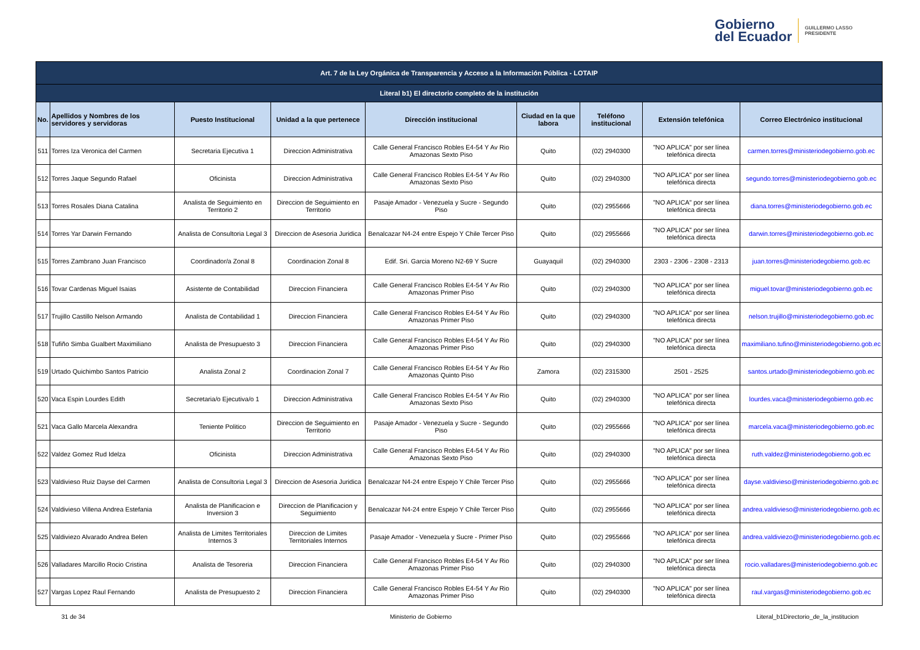Gobierno
del Ecuador
GUILLERMO LASSO
PRESIDENTE
| Art. 7 de la Ley Orgánica de Transparencia y Acceso a la Información Pública - LOTAIP | | | | | | | | |
| --- | --- | --- | --- | --- | --- | --- | --- | --- |
| Literal b1) El directorio completo de la institución | | | | | | | | |
| No. | Apellidos y Nombres de los servidores y servidoras | Puesto Institucional | Unidad a la que pertenece | Dirección institucional | Ciudad en la que labora | Teléfono institucional | Extensión telefónica | Correo Electrónico institucional |
| 511 | Torres Iza Veronica del Carmen | Secretaria Ejecutiva 1 | Direccion Administrativa | Calle General Francisco Robles E4-54 Y Av Rio Amazonas Sexto Piso | Quito | (02) 2940300 | "NO APLICA" por ser línea telefónica directa | carmen.torres@ministeriodegobierno.gob.ec |
| 512 | Torres Jaque Segundo Rafael | Oficinista | Direccion Administrativa | Calle General Francisco Robles E4-54 Y Av Rio Amazonas Sexto Piso | Quito | (02) 2940300 | "NO APLICA" por ser línea telefónica directa | segundo.torres@ministeriodegobierno.gob.ec |
| 513 | Torres Rosales Diana Catalina | Analista de Seguimiento en Territorio 2 | Direccion de Seguimiento en Territorio | Pasaje Amador - Venezuela y Sucre - Segundo Piso | Quito | (02) 2955666 | "NO APLICA" por ser línea telefónica directa | diana.torres@ministeriodegobierno.gob.ec |
| 514 | Torres Yar Darwin Fernando | Analista de Consultoria Legal 3 | Direccion de Asesoria Juridica | Benalcazar N4-24 entre Espejo Y Chile Tercer Piso | Quito | (02) 2955666 | "NO APLICA" por ser línea telefónica directa | darwin.torres@ministeriodegobierno.gob.ec |
| 515 | Torres Zambrano Juan Francisco | Coordinador/a Zonal 8 | Coordinacion Zonal 8 | Edif. Sri. Garcia Moreno N2-69 Y Sucre | Guayaquil | (02) 2940300 | 2303 - 2306 - 2308 - 2313 | juan.torres@ministeriodegobierno.gob.ec |
| 516 | Tovar Cardenas Miguel Isaias | Asistente de Contabilidad | Direccion Financiera | Calle General Francisco Robles E4-54 Y Av Rio Amazonas Primer Piso | Quito | (02) 2940300 | "NO APLICA" por ser línea telefónica directa | miguel.tovar@ministeriodegobierno.gob.ec |
| 517 | Trujillo Castillo Nelson Armando | Analista de Contabilidad 1 | Direccion Financiera | Calle General Francisco Robles E4-54 Y Av Rio Amazonas Primer Piso | Quito | (02) 2940300 | "NO APLICA" por ser línea telefónica directa | nelson.trujillo@ministeriodegobierno.gob.ec |
| 518 | Tufiño Simba Gualbert Maximiliano | Analista de Presupuesto 3 | Direccion Financiera | Calle General Francisco Robles E4-54 Y Av Rio Amazonas Primer Piso | Quito | (02) 2940300 | "NO APLICA" por ser línea telefónica directa | maximiliano.tufino@ministeriodegobierno.gob.ec |
| 519 | Urtado Quichimbo Santos Patricio | Analista Zonal 2 | Coordinacion Zonal 7 | Calle General Francisco Robles E4-54 Y Av Rio Amazonas Quinto Piso | Zamora | (02) 2315300 | 2501 - 2525 | santos.urtado@ministeriodegobierno.gob.ec |
| 520 | Vaca Espin Lourdes Edith | Secretaria/o Ejecutiva/o 1 | Direccion Administrativa | Calle General Francisco Robles E4-54 Y Av Rio Amazonas Sexto Piso | Quito | (02) 2940300 | "NO APLICA" por ser línea telefónica directa | lourdes.vaca@ministeriodegobierno.gob.ec |
| 521 | Vaca Gallo Marcela Alexandra | Teniente Politico | Direccion de Seguimiento en Territorio | Pasaje Amador - Venezuela y Sucre - Segundo Piso | Quito | (02) 2955666 | "NO APLICA" por ser línea telefónica directa | marcela.vaca@ministeriodegobierno.gob.ec |
| 522 | Valdez Gomez Rud Idelza | Oficinista | Direccion Administrativa | Calle General Francisco Robles E4-54 Y Av Rio Amazonas Sexto Piso | Quito | (02) 2940300 | "NO APLICA" por ser línea telefónica directa | ruth.valdez@ministeriodegobierno.gob.ec |
| 523 | Valdivieso Ruiz Dayse del Carmen | Analista de Consultoria Legal 3 | Direccion de Asesoria Juridica | Benalcazar N4-24 entre Espejo Y Chile Tercer Piso | Quito | (02) 2955666 | "NO APLICA" por ser línea telefónica directa | dayse.valdivieso@ministeriodegobierno.gob.ec |
| 524 | Valdivieso Villena Andrea Estefania | Analista de Planificacion e Inversion 3 | Direccion de Planificacion y Seguimiento | Benalcazar N4-24 entre Espejo Y Chile Tercer Piso | Quito | (02) 2955666 | "NO APLICA" por ser línea telefónica directa | andrea.valdivieso@ministeriodegobierno.gob.ec |
| 525 | Valdiviezo Alvarado Andrea Belen | Analista de Limites Territoriales Internos 3 | Direccion de Limites Territoriales Internos | Pasaje Amador - Venezuela y Sucre - Primer Piso | Quito | (02) 2955666 | "NO APLICA" por ser línea telefónica directa | andrea.valdiviezo@ministeriodegobierno.gob.ec |
| 526 | Valladares Marcillo Rocio Cristina | Analista de Tesoreria | Direccion Financiera | Calle General Francisco Robles E4-54 Y Av Rio Amazonas Primer Piso | Quito | (02) 2940300 | "NO APLICA" por ser línea telefónica directa | rocio.valladares@ministeriodegobierno.gob.ec |
| 527 | Vargas Lopez Raul Fernando | Analista de Presupuesto 2 | Direccion Financiera | Calle General Francisco Robles E4-54 Y Av Rio Amazonas Primer Piso | Quito | (02) 2940300 | "NO APLICA" por ser línea telefónica directa | raul.vargas@ministeriodegobierno.gob.ec |
31 de 34 Ministerio de Gobierno Literal_b1Directorio_de_la_institucion